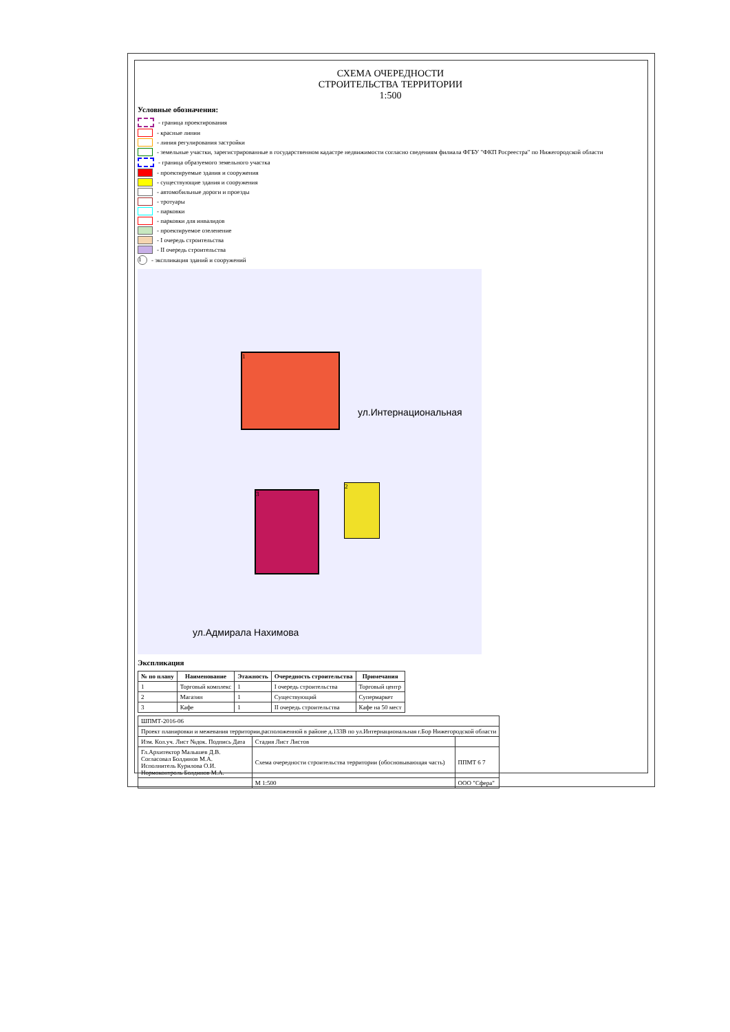СХЕМА ОЧЕРЕДНОСТИ
СТРОИТЕЛЬСТВА ТЕРРИТОРИИ
1:500
Условные обозначения:
- граница проектирования
- красные линии
- линия регулирования застройки
- земельные участки, зарегистрированные в государственном кадастре недвижимости согласно сведениям филиала ФГБУ "ФКП Росреестра" по Нижегородской области
- граница образуемого земельного участка
- проектируемые здания и сооружения
- существующие здания и сооружения
- автомобильные дороги и проезды
- тротуары
- парковки
- парковки для инвалидов
- проектируемое озеленение
- I очередь строительства
- II очередь строительства
1 - экспликация зданий и сооружений
1
3
2
ул.Интернациональная
ул.Адмирала Нахимова
Экспликация
| № по плану | Наименование | Этажность | Очередность строительства | Примечания |
| --- | --- | --- | --- | --- |
| 1 | Торговый комплекс | 1 | I очередь строительства | Торговый центр |
| 2 | Магазин | 1 | Существующий | Супермаркет |
| 3 | Кафе | 1 | II очередь строительства | Кафе на 50 мест |
| ШПМТ-2016-06 | | |
| Проект планировки и межевания территории,расположенной в районе д.133В по ул.Интернациональная г.Бор Нижегородской области | | |
| Изм. Кол.уч. Лист №док. Подпись Дата | Стадия Лист Листов | |
| Гл.Архитектор Малышев Д.В. Согласовал Болдинов М.А. Исполнитель Курилова О.И. Нормоконтроль Болдинов М.А. | Схема очередности строительства территории (обосновывающая часть) | ППМТ 6 7 |
| | М 1:500 | ООО "Сфера" |